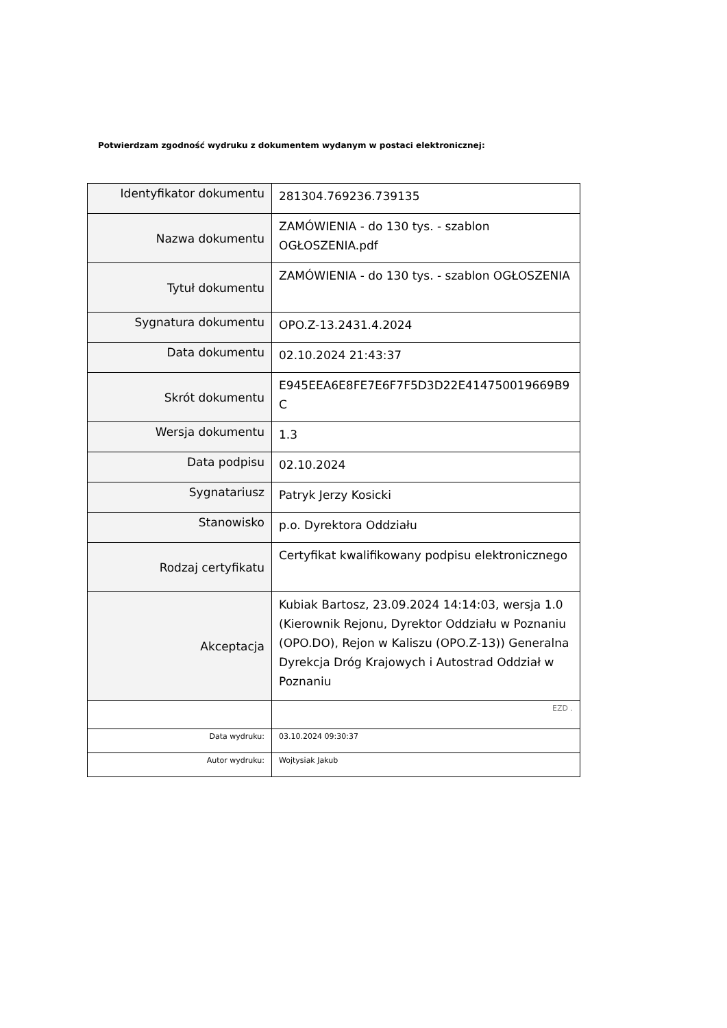Potwierdzam zgodność wydruku z dokumentem wydanym w postaci elektronicznej:
| Identyfikator dokumentu | 281304.769236.739135 |
| Nazwa dokumentu | ZAMÓWIENIA - do 130 tys. - szablon OGŁOSZENIA.pdf |
| Tytuł dokumentu | ZAMÓWIENIA - do 130 tys. - szablon OGŁOSZENIA |
| Sygnatura dokumentu | OPO.Z-13.2431.4.2024 |
| Data dokumentu | 02.10.2024 21:43:37 |
| Skrót dokumentu | E945EEA6E8FE7E6F7F5D3D22E414750019669B9C |
| Wersja dokumentu | 1.3 |
| Data podpisu | 02.10.2024 |
| Sygnatariusz | Patryk Jerzy Kosicki |
| Stanowisko | p.o. Dyrektora Oddziału |
| Rodzaj certyfikatu | Certyfikat kwalifikowany podpisu elektronicznego |
| Akceptacja | Kubiak Bartosz, 23.09.2024 14:14:03, wersja 1.0 (Kierownik Rejonu, Dyrektor Oddziału w Poznaniu (OPO.DO), Rejon w Kaliszu (OPO.Z-13)) Generalna Dyrekcja Dróg Krajowych i Autostrad Oddział w Poznaniu |
| | EZD . |
| Data wydruku: | 03.10.2024 09:30:37 |
| Autor wydruku: | Wojtysiak Jakub |